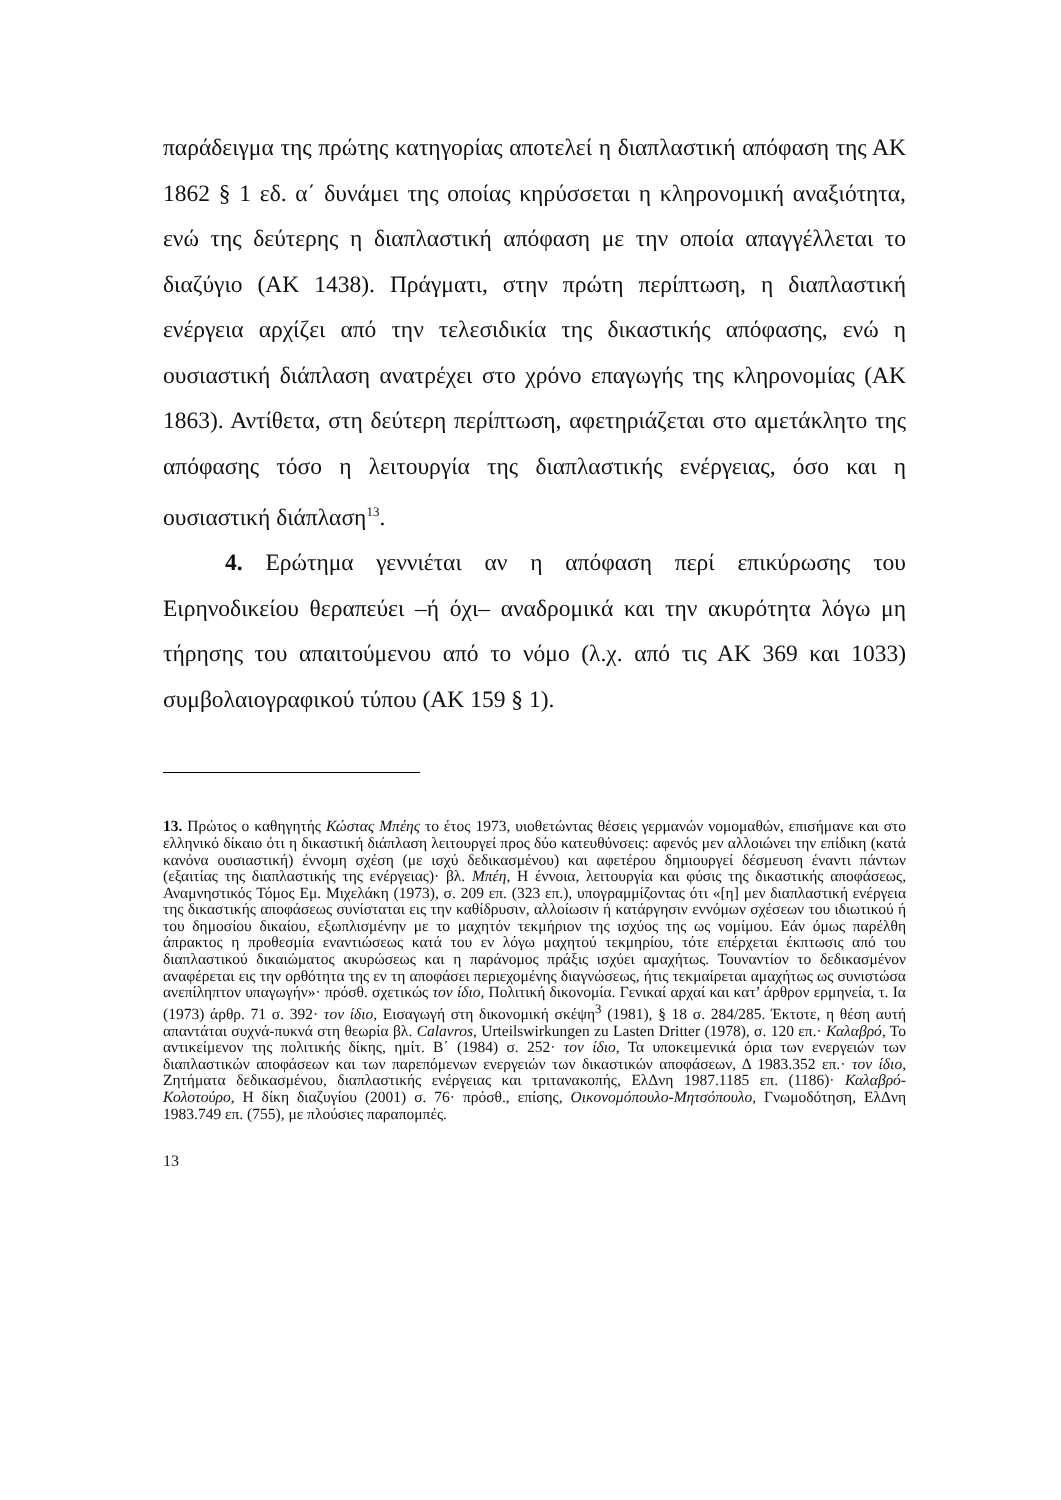παράδειγμα της πρώτης κατηγορίας αποτελεί η διαπλαστική απόφαση της ΑΚ 1862 § 1 εδ. α΄ δυνάμει της οποίας κηρύσσεται η κληρονομική αναξιότητα, ενώ της δεύτερης η διαπλαστική απόφαση με την οποία απαγγέλλεται το διαζύγιο (ΑΚ 1438). Πράγματι, στην πρώτη περίπτωση, η διαπλαστική ενέργεια αρχίζει από την τελεσιδικία της δικαστικής απόφασης, ενώ η ουσιαστική διάπλαση ανατρέχει στο χρόνο επαγωγής της κληρονομίας (ΑΚ 1863). Αντίθετα, στη δεύτερη περίπτωση, αφετηριάζεται στο αμετάκλητο της απόφασης τόσο η λειτουργία της διαπλαστικής ενέργειας, όσο και η ουσιαστική διάπλαση<sup>13</sup>.
4. Ερώτημα γεννιέται αν η απόφαση περί επικύρωσης του Ειρηνοδικείου θεραπεύει –ή όχι– αναδρομικά και την ακυρότητα λόγω μη τήρησης του απαιτούμενου από το νόμο (λ.χ. από τις ΑΚ 369 και 1033) συμβολαιογραφικού τύπου (ΑΚ 159 § 1).
13. Πρώτος ο καθηγητής Κώστας Μπέης το έτος 1973, υιοθετώντας θέσεις γερμανών νομομαθών, επισήμανε και στο ελληνικό δίκαιο ότι η δικαστική διάπλαση λειτουργεί προς δύο κατευθύνσεις: αφενός μεν αλλοιώνει την επίδικη (κατά κανόνα ουσιαστική) έννομη σχέση (με ισχύ δεδικασμένου) και αφετέρου δημιουργεί δέσμευση έναντι πάντων (εξαιτίας της διαπλαστικής της ενέργειας)· βλ. Μπέη, Η έννοια, λειτουργία και φύσις της δικαστικής αποφάσεως, Αναμνηστικός Τόμος Εμ. Μιχελάκη (1973), σ. 209 επ. (323 επ.), υπογραμμίζοντας ότι «[η] μεν διαπλαστική ενέργεια της δικαστικής αποφάσεως συνίσταται εις την καθίδρυσιν, αλλοίωσιν ή κατάργησιν εννόμων σχέσεων του ιδιωτικού ή του δημοσίου δικαίου, εξωπλισμένην με το μαχητόν τεκμήριον της ισχύος της ως νομίμου. Εάν όμως παρέλθη άπρακτος η προθεσμία εναντιώσεως κατά του εν λόγω μαχητού τεκμηρίου, τότε επέρχεται έκπτωσις από του διαπλαστικού δικαιώματος ακυρώσεως και η παράνομος πράξις ισχύει αμαχήτως. Τουναντίον το δεδικασμένον αναφέρεται εις την ορθότητα της εν τη αποφάσει περιεχομένης διαγνώσεως, ήτις τεκμαίρεται αμαχήτως ως συνιστώσα ανεπίληπτον υπαγωγήν»· πρόσθ. σχετικώς τον ίδιο, Πολιτική δικονομία. Γενικαί αρχαί και κατ’ άρθρον ερμηνεία, τ. Ια (1973) άρθρ. 71 σ. 392· τον ίδιο, Εισαγωγή στη δικονομική σκέψη<sup>3</sup> (1981), § 18 σ. 284/285. Έκτοτε, η θέση αυτή απαντάται συχνά-πυκνά στη θεωρία βλ. Calavros, Urteilswirkungen zu Lasten Dritter (1978), σ. 120 επ.· Καλαβρό, Το αντικείμενον της πολιτικής δίκης, ημίτ. Β΄ (1984) σ. 252· τον ίδιο, Τα υποκειμενικά όρια των ενεργειών των διαπλαστικών αποφάσεων και των παρεπόμενων ενεργειών των δικαστικών αποφάσεων, Δ 1983.352 επ.· τον ίδιο, Ζητήματα δεδικασμένου, διαπλαστικής ενέργειας και τριτανακοπής, ΕλΔνη 1987.1185 επ. (1186)· Καλαβρό-Κολοτούρο, Η δίκη διαζυγίου (2001) σ. 76· πρόσθ., επίσης, Οικονομόπουλο-Μητσόπουλο, Γνωμοδότηση, ΕλΔνη 1983.749 επ. (755), με πλούσιες παραπομπές.
13